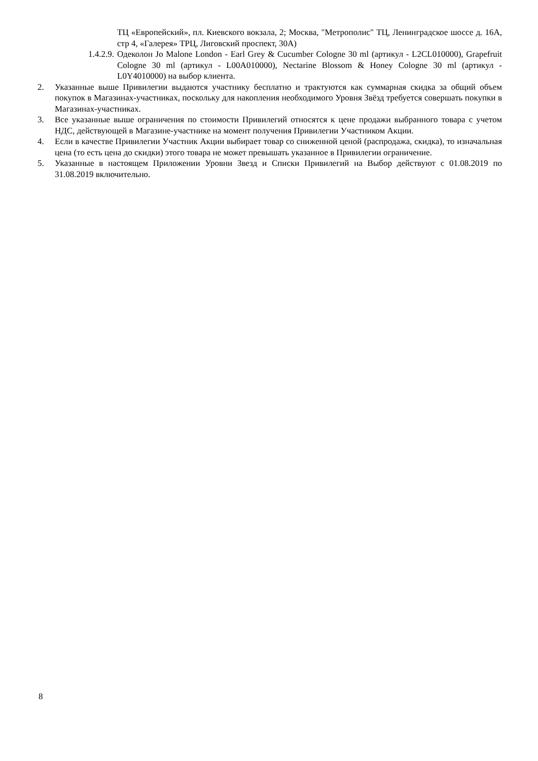ТЦ «Европейский», пл. Киевского вокзала, 2; Москва, "Метрополис" ТЦ, Ленинградское шоссе д. 16А, стр 4, «Галерея» ТРЦ, Лиговский проспект, 30А)
1.4.2.9.
Одеколон Jo Malone London - Earl Grey & Cucumber Cologne 30 ml (артикул - L2CL010000), Grapefruit Cologne 30 ml (артикул - L00A010000), Nectarine Blossom & Honey Cologne 30 ml (артикул - L0Y4010000) на выбор клиента.
2. Указанные выше Привилегии выдаются участнику бесплатно и трактуются как суммарная скидка за общий объем покупок в Магазинах-участниках, поскольку для накопления необходимого Уровня Звёзд требуется совершать покупки в Магазинах-участниках.
3. Все указанные выше ограничения по стоимости Привилегий относятся к цене продажи выбранного товара с учетом НДС, действующей в Магазине-участнике на момент получения Привилегии Участником Акции.
4. Если в качестве Привилегии Участник Акции выбирает товар со сниженной ценой (распродажа, скидка), то изначальная цена (то есть цена до скидки) этого товара не может превышать указанное в Привилегии ограничение.
5. Указанные в настоящем Приложении Уровни Звезд и Списки Привилегий на Выбор действуют с 01.08.2019 по 31.08.2019 включительно.
8